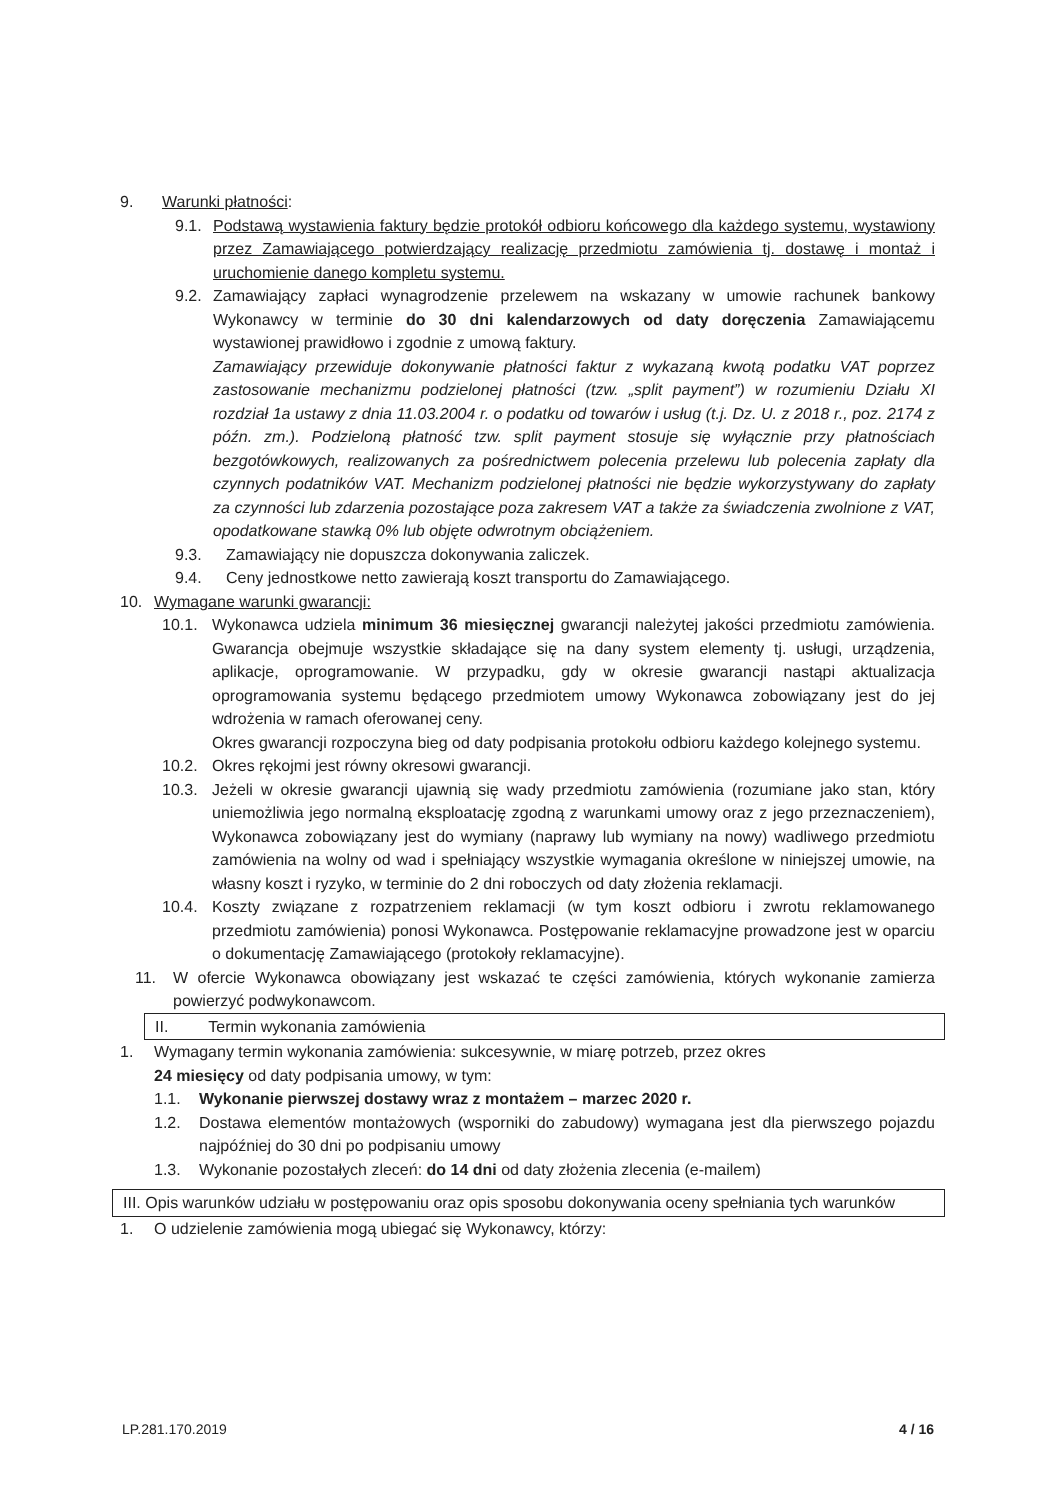9. Warunki płatności:
9.1. Podstawą wystawienia faktury będzie protokół odbioru końcowego dla każdego systemu, wystawiony przez Zamawiającego potwierdzający realizację przedmiotu zamówienia tj. dostawę i montaż i uruchomienie danego kompletu systemu.
9.2. Zamawiający zapłaci wynagrodzenie przelewem na wskazany w umowie rachunek bankowy Wykonawcy w terminie do 30 dni kalendarzowych od daty doręczenia Zamawiającemu wystawionej prawidłowo i zgodnie z umową faktury.
Zamawiający przewiduje dokonywanie płatności faktur z wykazaną kwotą podatku VAT poprzez zastosowanie mechanizmu podzielonej płatności (tzw. „split payment”) w rozumieniu Działu XI rozdział 1a ustawy z dnia 11.03.2004 r. o podatku od towarów i usług (t.j. Dz. U. z 2018 r., poz. 2174 z późn. zm.). Podzieloną płatność tzw. split payment stosuje się wyłącznie przy płatnościach bezgotówkowych, realizowanych za pośrednictwem polecenia przelewu lub polecenia zapłaty dla czynnych podatników VAT. Mechanizm podzielonej płatności nie będzie wykorzystywany do zapłaty za czynności lub zdarzenia pozostające poza zakresem VAT a także za świadczenia zwolnione z VAT, opodatkowane stawką 0% lub objęte odwrotnym obciążeniem.
9.3. Zamawiający nie dopuszcza dokonywania zaliczek.
9.4. Ceny jednostkowe netto zawierają koszt transportu do Zamawiającego.
10. Wymagane warunki gwarancji:
10.1. Wykonawca udziela minimum 36 miesięcznej gwarancji należytej jakości przedmiotu zamówienia. Gwarancja obejmuje wszystkie składające się na dany system elementy tj. usługi, urządzenia, aplikacje, oprogramowanie. W przypadku, gdy w okresie gwarancji nastąpi aktualizacja oprogramowania systemu będącego przedmiotem umowy Wykonawca zobowiązany jest do jej wdrożenia w ramach oferowanej ceny.
Okres gwarancji rozpoczyna bieg od daty podpisania protokołu odbioru każdego kolejnego systemu.
10.2. Okres rękojmi jest równy okresowi gwarancji.
10.3. Jeżeli w okresie gwarancji ujawnią się wady przedmiotu zamówienia (rozumiane jako stan, który uniemożliwia jego normalną eksploatację zgodną z warunkami umowy oraz z jego przeznaczeniem), Wykonawca zobowiązany jest do wymiany (naprawy lub wymiany na nowy) wadliwego przedmiotu zamówienia na wolny od wad i spełniający wszystkie wymagania określone w niniejszej umowie, na własny koszt i ryzyko, w terminie do 2 dni roboczych od daty złożenia reklamacji.
10.4. Koszty związane z rozpatrzeniem reklamacji (w tym koszt odbioru i zwrotu reklamowanego przedmiotu zamówienia) ponosi Wykonawca. Postępowanie reklamacyjne prowadzone jest w oparciu o dokumentację Zamawiającego (protokoły reklamacyjne).
11. W ofercie Wykonawca obowiązany jest wskazać te części zamówienia, których wykonanie zamierza powierzyć podwykonawcom.
II. Termin wykonania zamówienia
1. Wymagany termin wykonania zamówienia: sukcesywnie, w miarę potrzeb, przez okres
24 miesięcy od daty podpisania umowy, w tym:
1.1. Wykonanie pierwszej dostawy wraz z montażem – marzec 2020 r.
1.2. Dostawa elementów montażowych (wsporniki do zabudowy) wymagana jest dla pierwszego pojazdu najpóźniej do 30 dni po podpisaniu umowy
1.3. Wykonanie pozostałych zleceń: do 14 dni od daty złożenia zlecenia (e-mailem)
III. Opis warunków udziału w postępowaniu oraz opis sposobu dokonywania oceny spełniania tych warunków
1. O udzielenie zamówienia mogą ubiegać się Wykonawcy, którzy:
LP.281.170.2019 4 / 16